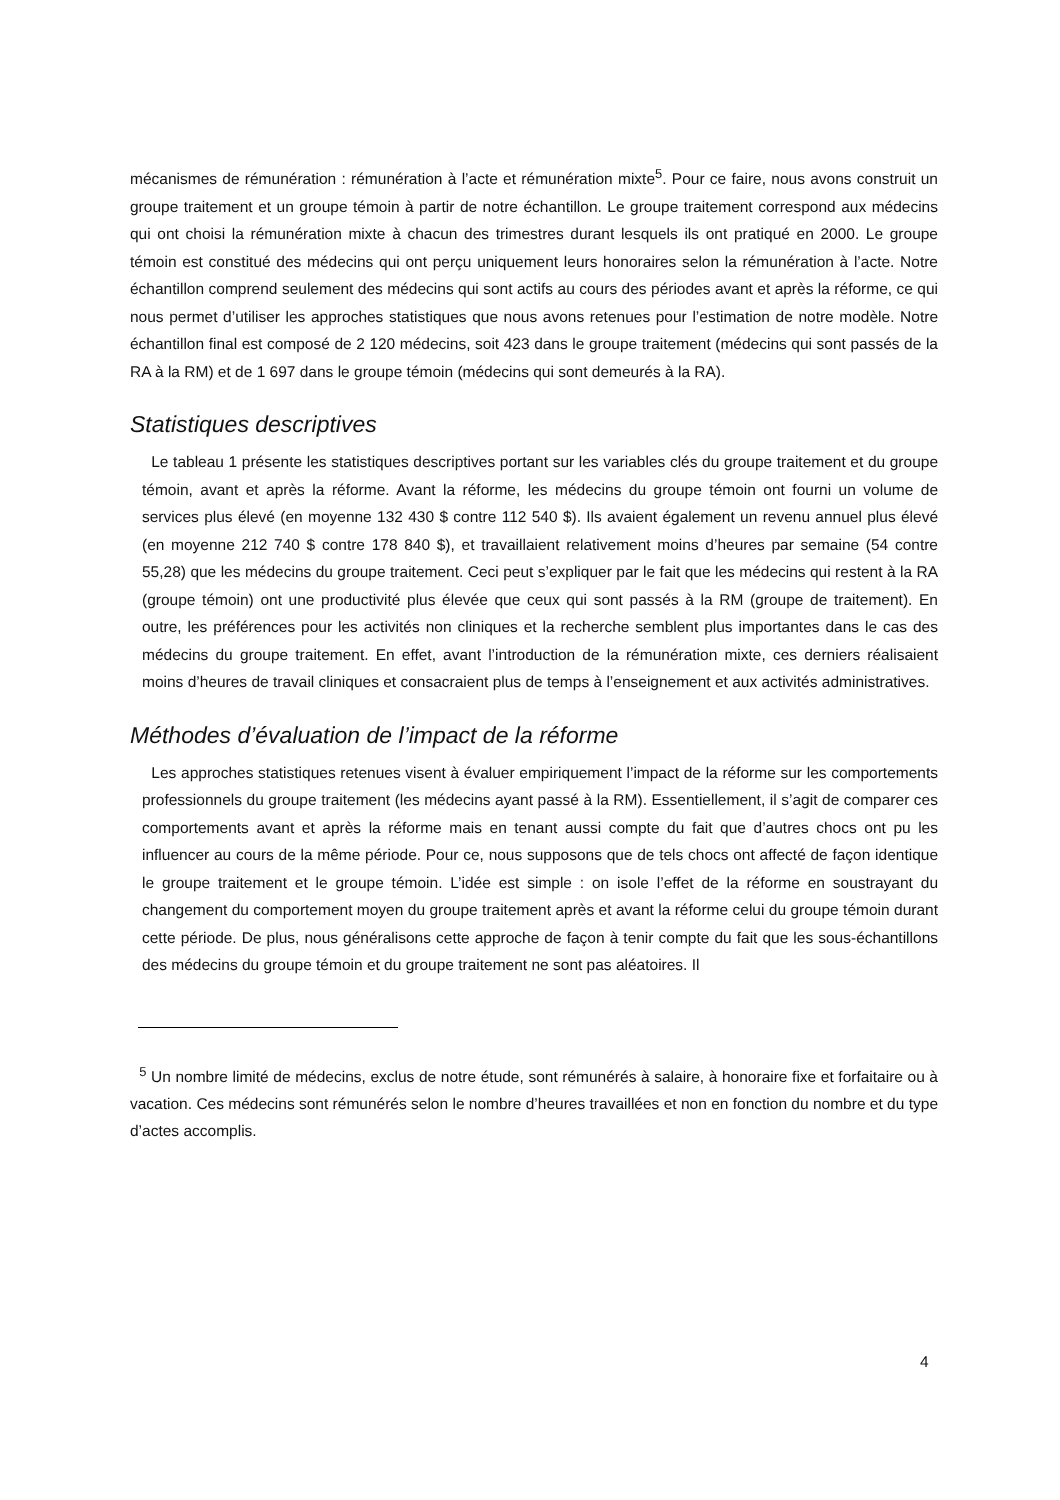mécanismes de rémunération : rémunération à l’acte et rémunération mixte<sup>5</sup>. Pour ce faire, nous avons construit un groupe traitement et un groupe témoin à partir de notre échantillon. Le groupe traitement correspond aux médecins qui ont choisi la rémunération mixte à chacun des trimestres durant lesquels ils ont pratiqué en 2000. Le groupe témoin est constitué des médecins qui ont perçu uniquement leurs honoraires selon la rémunération à l’acte. Notre échantillon comprend seulement des médecins qui sont actifs au cours des périodes avant et après la réforme, ce qui nous permet d’utiliser les approches statistiques que nous avons retenues pour l’estimation de notre modèle. Notre échantillon final est composé de 2 120 médecins, soit 423 dans le groupe traitement (médecins qui sont passés de la RA à la RM) et de 1 697 dans le groupe témoin (médecins qui sont demeurés à la RA).
Statistiques descriptives
Le tableau 1 présente les statistiques descriptives portant sur les variables clés du groupe traitement et du groupe témoin, avant et après la réforme. Avant la réforme, les médecins du groupe témoin ont fourni un volume de services plus élevé (en moyenne 132 430 $ contre 112 540 $). Ils avaient également un revenu annuel plus élevé (en moyenne 212 740 $ contre 178 840 $), et travaillaient relativement moins d’heures par semaine (54 contre 55,28) que les médecins du groupe traitement. Ceci peut s’expliquer par le fait que les médecins qui restent à la RA (groupe témoin) ont une productivité plus élevée que ceux qui sont passés à la RM (groupe de traitement). En outre, les préférences pour les activités non cliniques et la recherche semblent plus importantes dans le cas des médecins du groupe traitement. En effet, avant l’introduction de la rémunération mixte, ces derniers réalisaient moins d’heures de travail cliniques et consacraient plus de temps à l’enseignement et aux activités administratives.
Méthodes d’évaluation de l’impact de la réforme
Les approches statistiques retenues visent à évaluer empiriquement l’impact de la réforme sur les comportements professionnels du groupe traitement (les médecins ayant passé à la RM). Essentiellement, il s’agit de comparer ces comportements avant et après la réforme mais en tenant aussi compte du fait que d’autres chocs ont pu les influencer au cours de la même période. Pour ce, nous supposons que de tels chocs ont affecté de façon identique le groupe traitement et le groupe témoin. L’idée est simple : on isole l’effet de la réforme en soustrayant du changement du comportement moyen du groupe traitement après et avant la réforme celui du groupe témoin durant cette période. De plus, nous généralisons cette approche de façon à tenir compte du fait que les sous-échantillons des médecins du groupe témoin et du groupe traitement ne sont pas aléatoires. Il
<sup>5</sup> Un nombre limité de médecins, exclus de notre étude, sont rémunérés à salaire, à honoraire fixe et forfaitaire ou à vacation. Ces médecins sont rémunérés selon le nombre d’heures travaillées et non en fonction du nombre et du type d’actes accomplis.
4